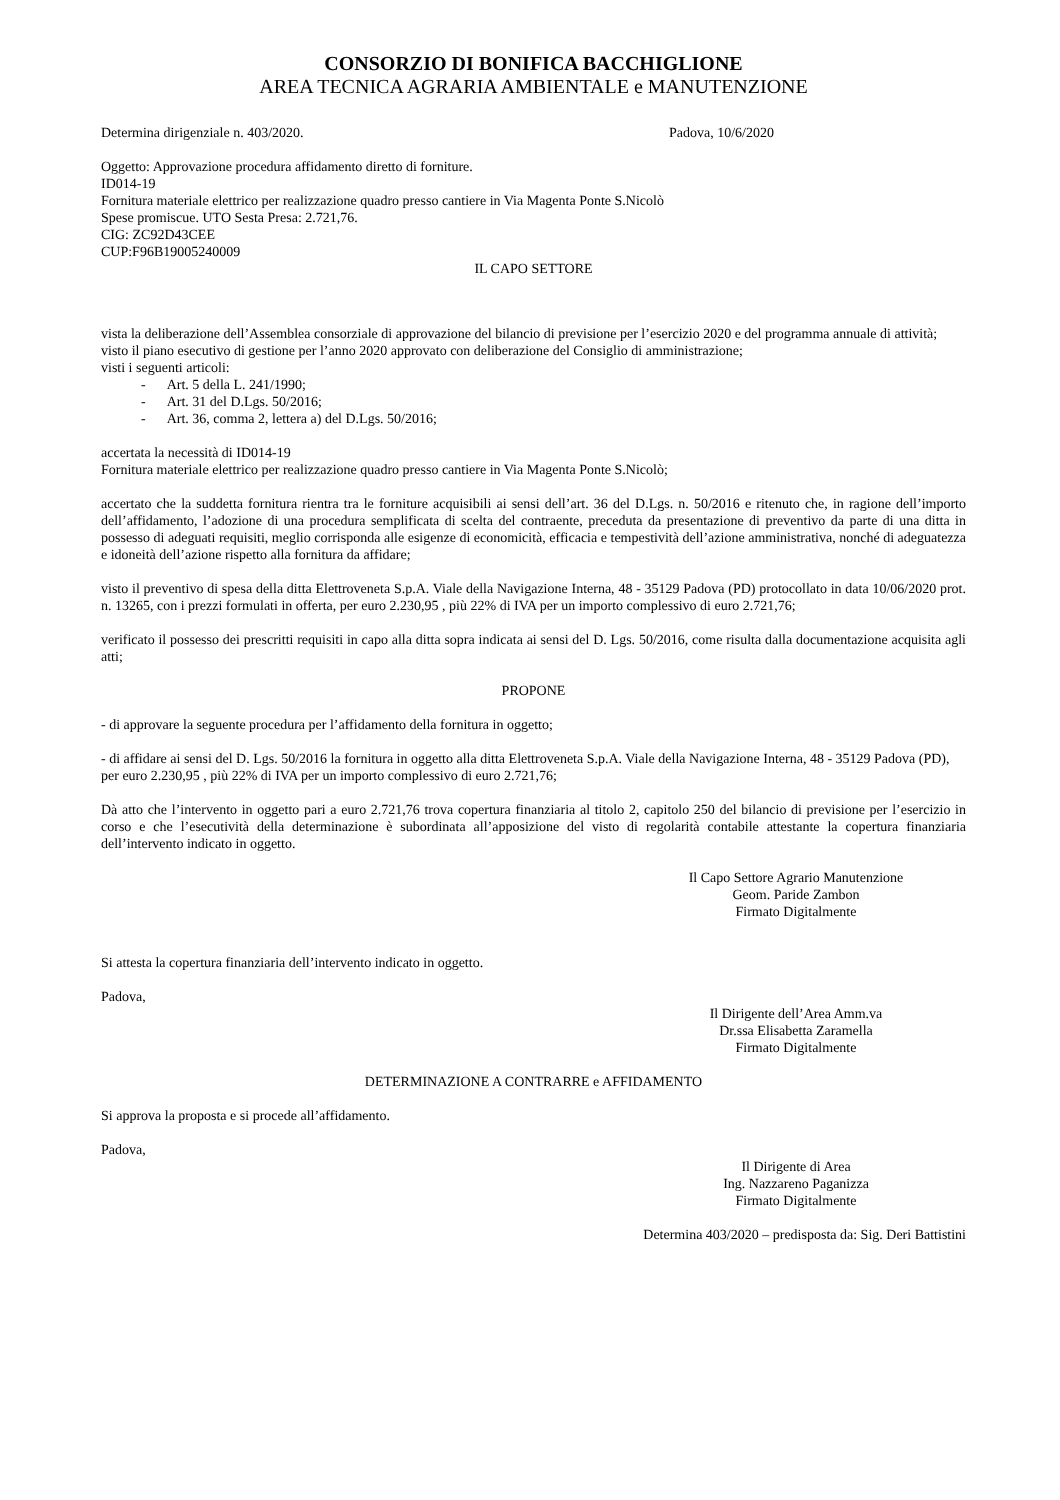CONSORZIO DI BONIFICA BACCHIGLIONE
AREA TECNICA AGRARIA AMBIENTALE e MANUTENZIONE
Determina dirigenziale n. 403/2020. Padova, 10/6/2020
Oggetto: Approvazione procedura affidamento diretto di forniture.
ID014-19
Fornitura materiale elettrico per realizzazione quadro presso cantiere in Via Magenta Ponte S.Nicolò
Spese promiscue. UTO Sesta Presa: 2.721,76.
CIG: ZC92D43CEE
CUP:F96B19005240009
IL CAPO SETTORE
vista la deliberazione dell’Assemblea consorziale di approvazione del bilancio di previsione per l’esercizio 2020 e del programma annuale di attività;
visto il piano esecutivo di gestione per l’anno 2020 approvato con deliberazione del Consiglio di amministrazione;
visti i seguenti articoli:
- Art. 5 della L. 241/1990;
- Art. 31 del D.Lgs. 50/2016;
- Art. 36, comma 2, lettera a) del D.Lgs. 50/2016;
accertata la necessità di ID014-19
Fornitura materiale elettrico per realizzazione quadro presso cantiere in Via Magenta Ponte S.Nicolò;
accertato che la suddetta fornitura rientra tra le forniture acquisibili ai sensi dell’art. 36 del D.Lgs. n. 50/2016 e ritenuto che, in ragione dell’importo dell’affidamento, l’adozione di una procedura semplificata di scelta del contraente, preceduta da presentazione di preventivo da parte di una ditta in possesso di adeguati requisiti, meglio corrisponda alle esigenze di economicità, efficacia e tempestività dell’azione amministrativa, nonché di adeguatezza e idoneità dell’azione rispetto alla fornitura da affidare;
visto il preventivo di spesa della ditta Elettroveneta S.p.A. Viale della Navigazione Interna, 48 - 35129 Padova (PD) protocollato in data 10/06/2020 prot. n. 13265, con i prezzi formulati in offerta, per euro 2.230,95 , più 22% di IVA per un importo complessivo di euro 2.721,76;
verificato il possesso dei prescritti requisiti in capo alla ditta sopra indicata ai sensi del D. Lgs. 50/2016, come risulta dalla documentazione acquisita agli atti;
PROPONE
- di approvare la seguente procedura per l’affidamento della fornitura in oggetto;
- di affidare ai sensi del D. Lgs. 50/2016 la fornitura in oggetto alla ditta Elettroveneta S.p.A. Viale della Navigazione Interna, 48 - 35129 Padova (PD), per euro 2.230,95 , più 22% di IVA per un importo complessivo di euro 2.721,76;
Dà atto che l’intervento in oggetto pari a euro 2.721,76 trova copertura finanziaria al titolo 2, capitolo 250 del bilancio di previsione per l’esercizio in corso e che l’esecutività della determinazione è subordinata all’apposizione del visto di regolarità contabile attestante la copertura finanziaria dell’intervento indicato in oggetto.
Il Capo Settore Agrario Manutenzione
Geom. Paride Zambon
Firmato Digitalmente
Si attesta la copertura finanziaria dell’intervento indicato in oggetto.
Padova,
Il Dirigente dell’Area Amm.va
Dr.ssa Elisabetta Zaramella
Firmato Digitalmente
DETERMINAZIONE A CONTRARRE e AFFIDAMENTO
Si approva la proposta e si procede all’affidamento.
Padova,
Il Dirigente di Area
Ing. Nazzareno Paganizza
Firmato Digitalmente
Determina 403/2020 – predisposta da: Sig. Deri Battistini